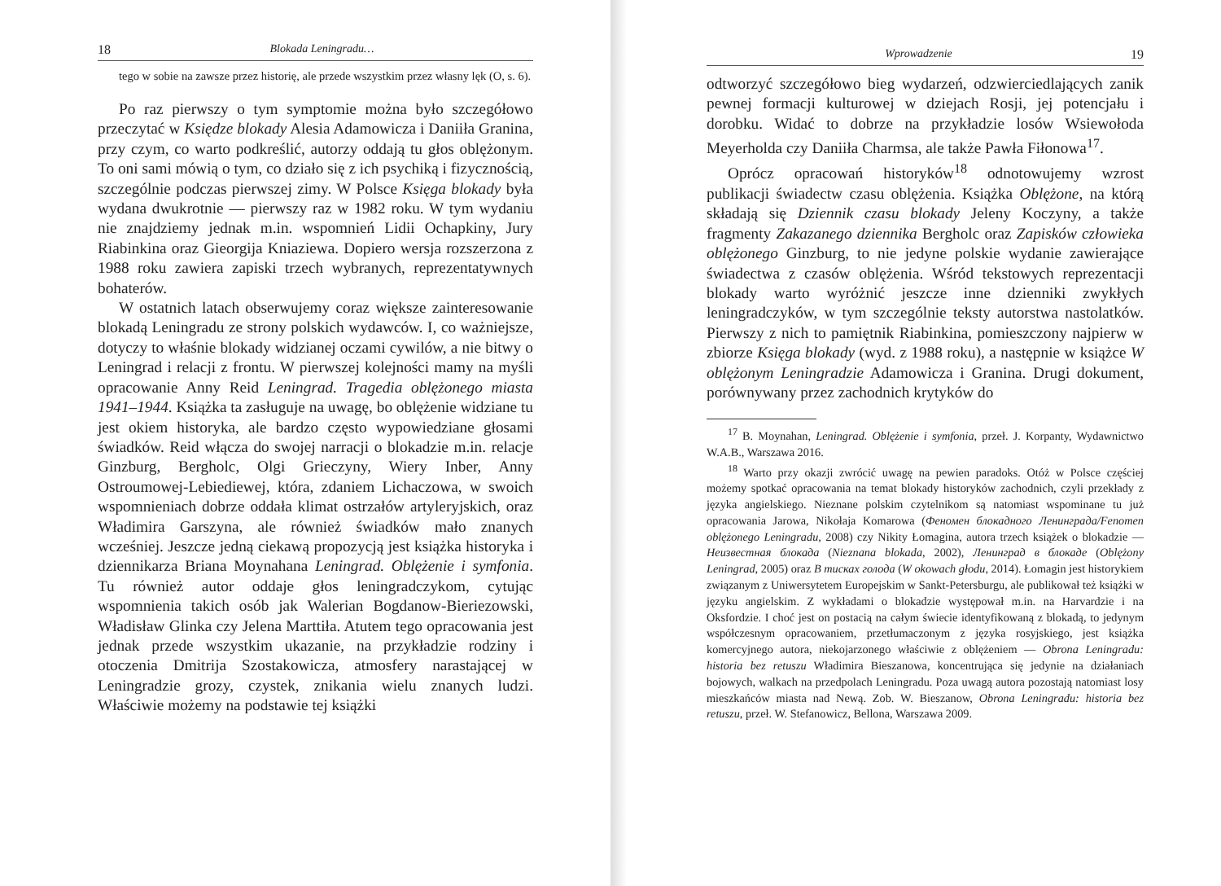18 Blokada Leningradu…
tego w sobie na zawsze przez historię, ale przede wszystkim przez własny lęk (O, s. 6).
Po raz pierwszy o tym symptomie można było szczegółowo przeczytać w Księdze blokady Alesia Adamowicza i Daniiła Granina, przy czym, co warto podkreślić, autorzy oddają tu głos oblężonym. To oni sami mówią o tym, co działo się z ich psychiką i fizycznością, szczególnie podczas pierwszej zimy. W Polsce Księga blokady była wydana dwukrotnie — pierwszy raz w 1982 roku. W tym wydaniu nie znajdziemy jednak m.in. wspomnień Lidii Ochapkiny, Jury Riabinkina oraz Gieorgija Kniaziewa. Dopiero wersja rozszerzona z 1988 roku zawiera zapiski trzech wybranych, reprezentatywnych bohaterów.
W ostatnich latach obserwujemy coraz większe zainteresowanie blokadą Leningradu ze strony polskich wydawców. I, co ważniejsze, dotyczy to właśnie blokady widzianej oczami cywilów, a nie bitwy o Leningrad i relacji z frontu. W pierwszej kolejności mamy na myśli opracowanie Anny Reid Leningrad. Tragedia oblężonego miasta 1941–1944. Książka ta zasługuje na uwagę, bo oblężenie widziane tu jest okiem historyka, ale bardzo często wypowiedziane głosami świadków. Reid włącza do swojej narracji o blokadzie m.in. relacje Ginzburg, Bergholc, Olgi Grieczyny, Wiery Inber, Anny Ostroumowej-Lebiediewej, która, zdaniem Lichaczowa, w swoich wspomnieniach dobrze oddała klimat ostrzałów artyleryjskich, oraz Władimira Garszyna, ale również świadków mało znanych wcześniej. Jeszcze jedną ciekawą propozycją jest książka historyka i dziennikarza Briana Moynahana Leningrad. Oblężenie i symfonia. Tu również autor oddaje głos leningradczykom, cytując wspomnienia takich osób jak Walerian Bogdanow-Bieriezowski, Władisław Glinka czy Jelena Marttiła. Atutem tego opracowania jest jednak przede wszystkim ukazanie, na przykładzie rodziny i otoczenia Dmitrija Szostakowicza, atmosfery narastającej w Leningradzie grozy, czystek, znikania wielu znanych ludzi. Właściwie możemy na podstawie tej książki
Wprowadzenie 19
odtworzyć szczegółowo bieg wydarzeń, odzwierciedlających zanik pewnej formacji kulturowej w dziejach Rosji, jej potencjału i dorobku. Widać to dobrze na przykładzie losów Wsiewołoda Meyerholda czy Daniiła Charmsa, ale także Pawła Fiłonowa<sup>17</sup>.
Oprócz opracowań historyków<sup>18</sup> odnotowujemy wzrost publikacji świadectw czasu oblężenia. Książka Oblężone, na którą składają się Dziennik czasu blokady Jeleny Koczyny, a także fragmenty Zakazanego dziennika Bergholc oraz Zapisków człowieka oblężonego Ginzburg, to nie jedyne polskie wydanie zawierające świadectwa z czasów oblężenia. Wśród tekstowych reprezentacji blokady warto wyróżnić jeszcze inne dzienniki zwykłych leningradczyków, w tym szczególnie teksty autorstwa nastolatków. Pierwszy z nich to pamiętnik Riabinkina, pomieszczony najpierw w zbiorze Księga blokady (wyd. z 1988 roku), a następnie w książce W oblężonym Leningradzie Adamowicza i Granina. Drugi dokument, porównywany przez zachodnich krytyków do
<sup>17</sup> B. Moynahan, Leningrad. Oblężenie i symfonia, przeł. J. Korpanty, Wydawnictwo W.A.B., Warszawa 2016.
<sup>18</sup> Warto przy okazji zwrócić uwagę na pewien paradoks. Otóż w Polsce częściej możemy spotkać opracowania na temat blokady historyków zachodnich, czyli przekłady z języka angielskiego. Nieznane polskim czytelnikom są natomiast wspominane tu już opracowania Jarowa, Nikołaja Komarowa (Феномен блокадного Ленинграда/Fenomen oblężonego Leningradu, 2008) czy Nikity Łomagina, autora trzech książek o blokadzie — Неизвестная блокада (Nieznana blokada, 2002), Ленинград в блокаде (Oblężony Leningrad, 2005) oraz В тисках голода (W okowach głodu, 2014). Łomagin jest historykiem związanym z Uniwersytetem Europejskim w Sankt-Petersburgu, ale publikował też książki w języku angielskim. Z wykładami o blokadzie występował m.in. na Harvardzie i na Oksfordzie. I choć jest on postacią na całym świecie identyfikowaną z blokadą, to jedynym współczesnym opracowaniem, przetłumaczonym z języka rosyjskiego, jest książka komercyjnego autora, niekojarzonego właściwie z oblężeniem — Obrona Leningradu: historia bez retuszu Władimira Bieszanowa, koncentrująca się jedynie na działaniach bojowych, walkach na przedpolach Leningradu. Poza uwagą autora pozostają natomiast losy mieszkańców miasta nad Newą. Zob. W. Bieszanow, Obrona Leningradu: historia bez retuszu, przeł. W. Stefanowicz, Bellona, Warszawa 2009.